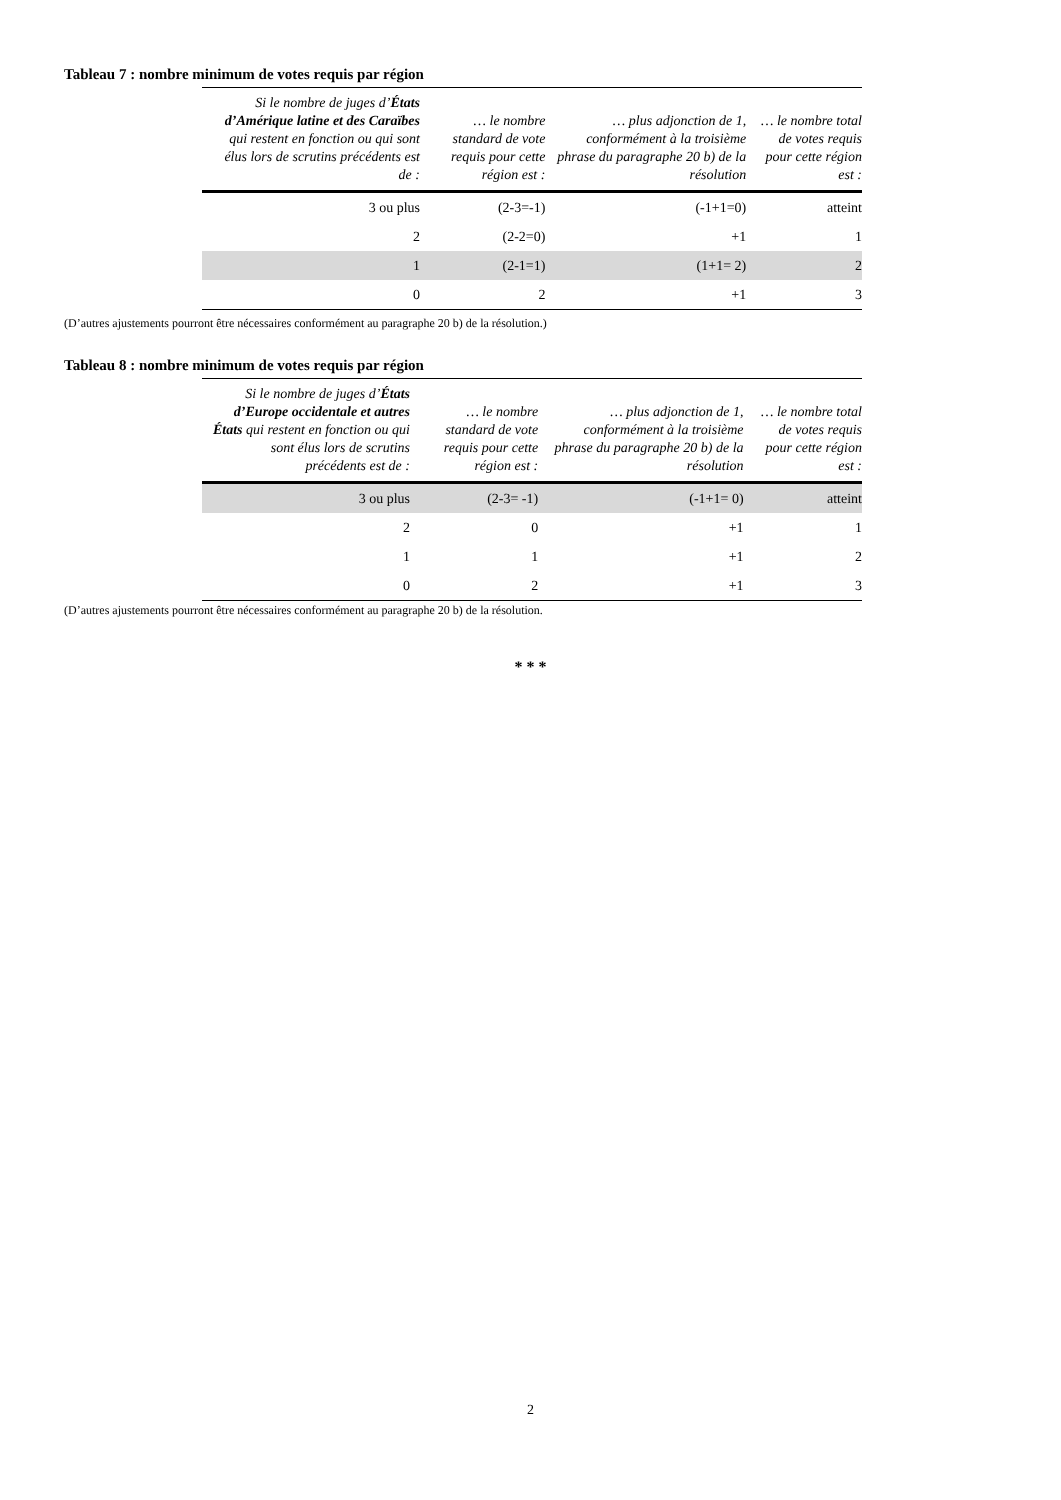Tableau 7 : nombre minimum de votes requis par région
| Si le nombre de juges d’ États d’Amérique latine et des Caraïbes qui restent en fonction ou qui sont élus lors de scrutins précédents est de : | … le nombre standard de vote requis pour cette région est : | … plus adjonction de 1, conformément à la troisième phrase du paragraphe 20 b) de la résolution | … le nombre total de votes requis pour cette région est : |
| --- | --- | --- | --- |
| 3 ou plus | (2-3=-1) | (-1+1=0) | atteint |
| 2 | (2-2=0) | +1 | 1 |
| 1 | (2-1=1) | (1+1= 2) | 2 |
| 0 | 2 | +1 | 3 |
(D’autres ajustements pourront être nécessaires conformément au paragraphe 20 b) de la résolution.)
Tableau 8 : nombre minimum de votes requis par région
| Si le nombre de juges d’ États d’Europe occidentale et autres États qui restent en fonction ou qui sont élus lors de scrutins précédents est de : | … le nombre standard de vote requis pour cette région est : | … plus adjonction de 1, conformément à la troisième phrase du paragraphe 20 b) de la résolution | … le nombre total de votes requis pour cette région est : |
| --- | --- | --- | --- |
| 3 ou plus | (2-3= -1) | (-1+1= 0) | atteint |
| 2 | 0 | +1 | 1 |
| 1 | 1 | +1 | 2 |
| 0 | 2 | +1 | 3 |
(D’autres ajustements pourront être nécessaires conformément au paragraphe 20 b) de la résolution.
* * *
2